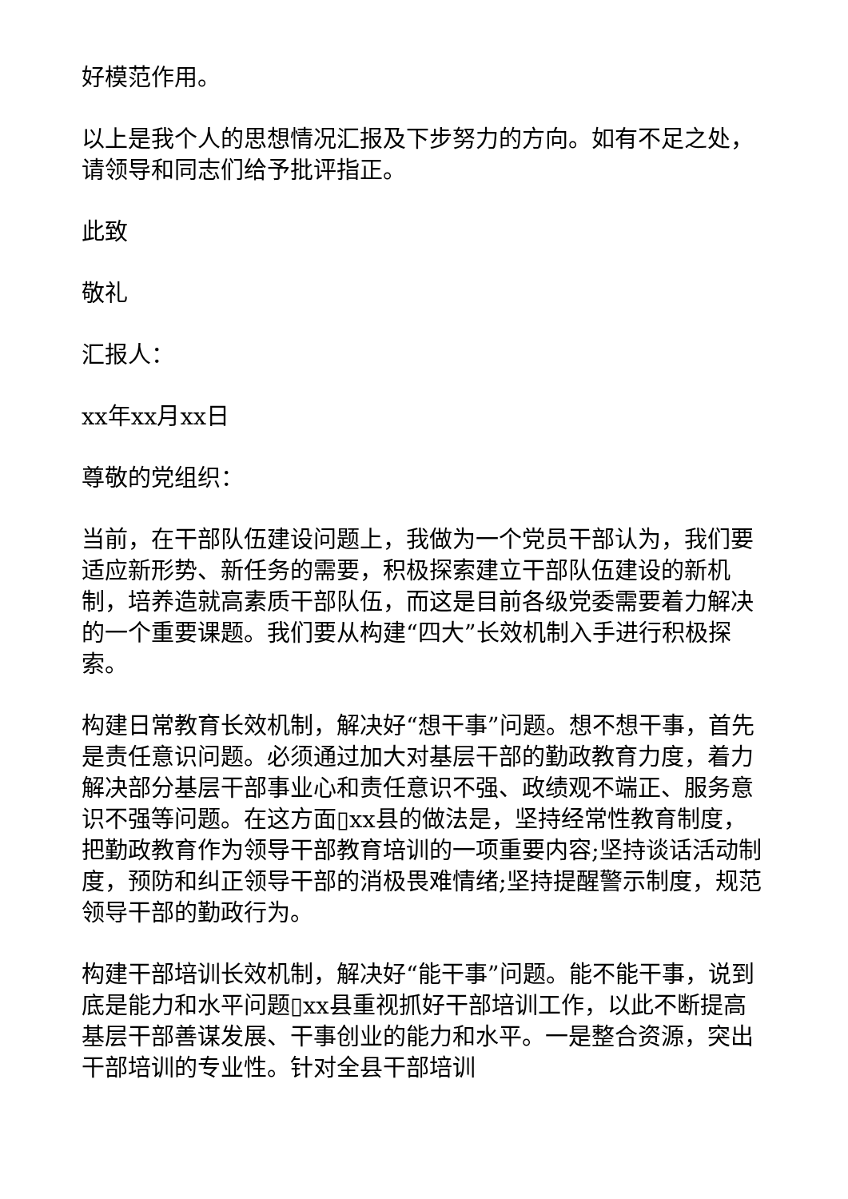好模范作用。
以上是我个人的思想情况汇报及下步努力的方向。如有不足之处，请领导和同志们给予批评指正。
此致
敬礼
汇报人：
xx年xx月xx日
尊敬的党组织：
当前，在干部队伍建设问题上，我做为一个党员干部认为，我们要适应新形势、新任务的需要，积极探索建立干部队伍建设的新机制，培养造就高素质干部队伍，而这是目前各级党委需要着力解决的一个重要课题。我们要从构建“四大”长效机制入手进行积极探索。
构建日常教育长效机制，解决好“想干事”问题。想不想干事，首先是责任意识问题。必须通过加大对基层干部的勤政教育力度，着力解决部分基层干部事业心和责任意识不强、政绩观不端正、服务意识不强等问题。在这方面▯xx县的做法是，坚持经常性教育制度，把勤政教育作为领导干部教育培训的一项重要内容;坚持谈话活动制度，预防和纠正领导干部的消极畏难情绪;坚持提醒警示制度，规范领导干部的勤政行为。
构建干部培训长效机制，解决好“能干事”问题。能不能干事，说到底是能力和水平问题▯xx县重视抓好干部培训工作，以此不断提高基层干部善谋发展、干事创业的能力和水平。一是整合资源，突出干部培训的专业性。针对全县干部培训